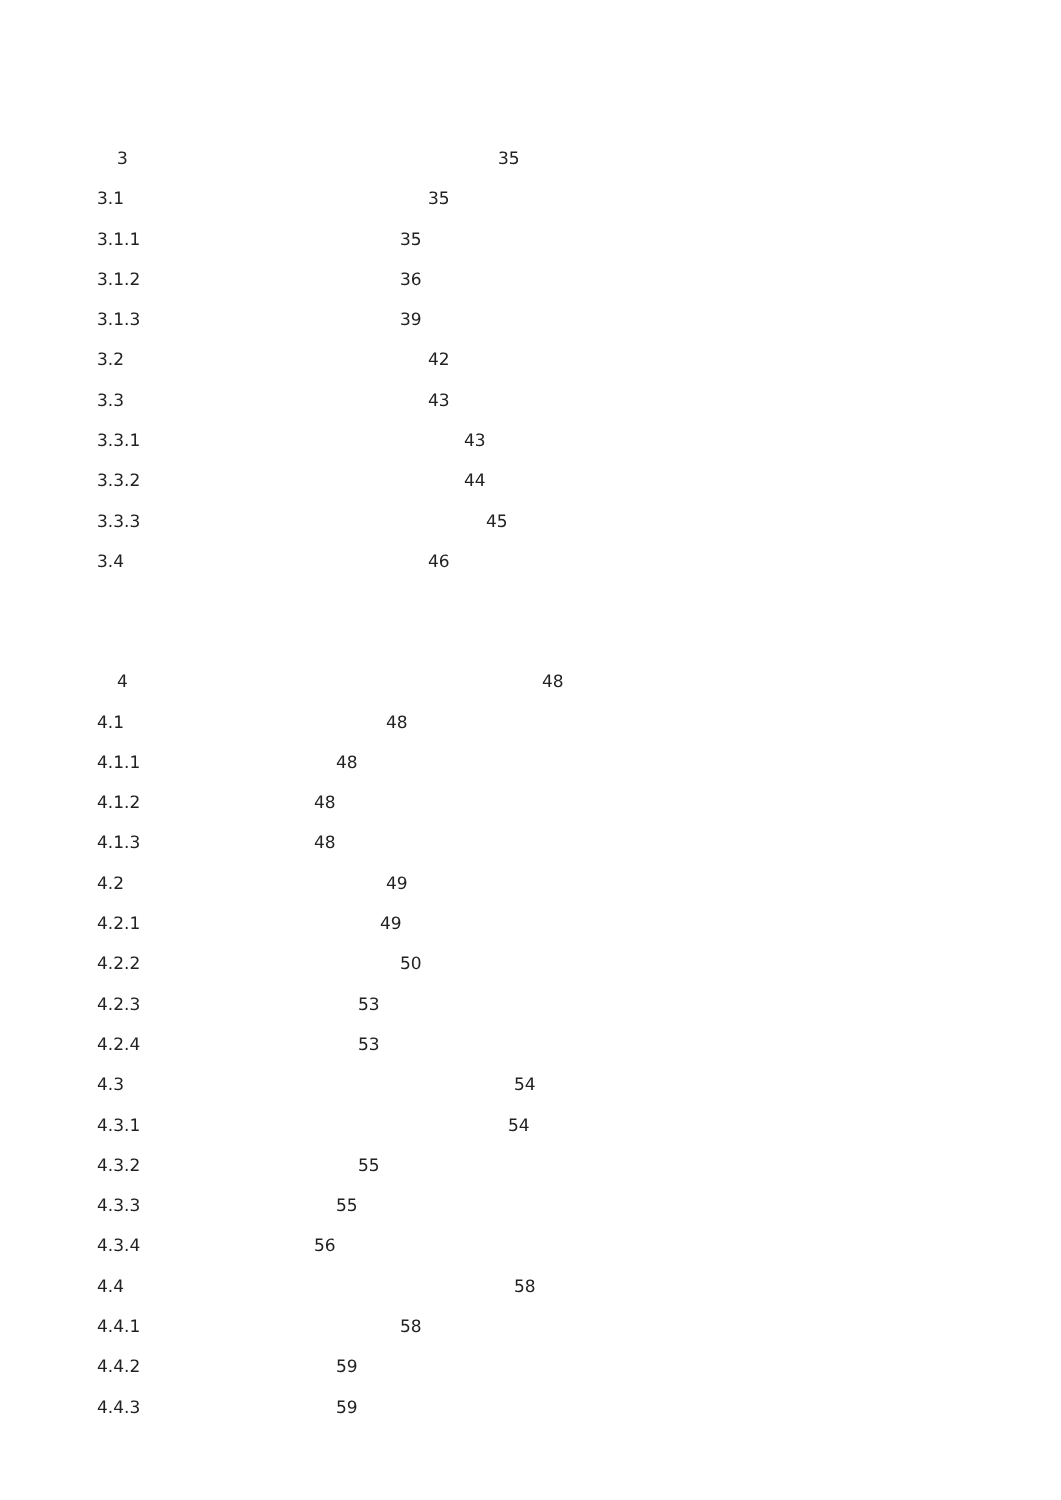3 35
3.1 35
3.1.1 35
3.1.2 36
3.1.3 39
3.2 42
3.3 43
3.3.1 43
3.3.2 44
3.3.3 45
3.4 46
4 48
4.1 48
4.1.1 48
4.1.2 48
4.1.3 48
4.2 49
4.2.1 49
4.2.2 50
4.2.3 53
4.2.4 53
4.3 54
4.3.1 54
4.3.2 55
4.3.3 55
4.3.4 56
4.4 58
4.4.1 58
4.4.2 59
4.4.3 59